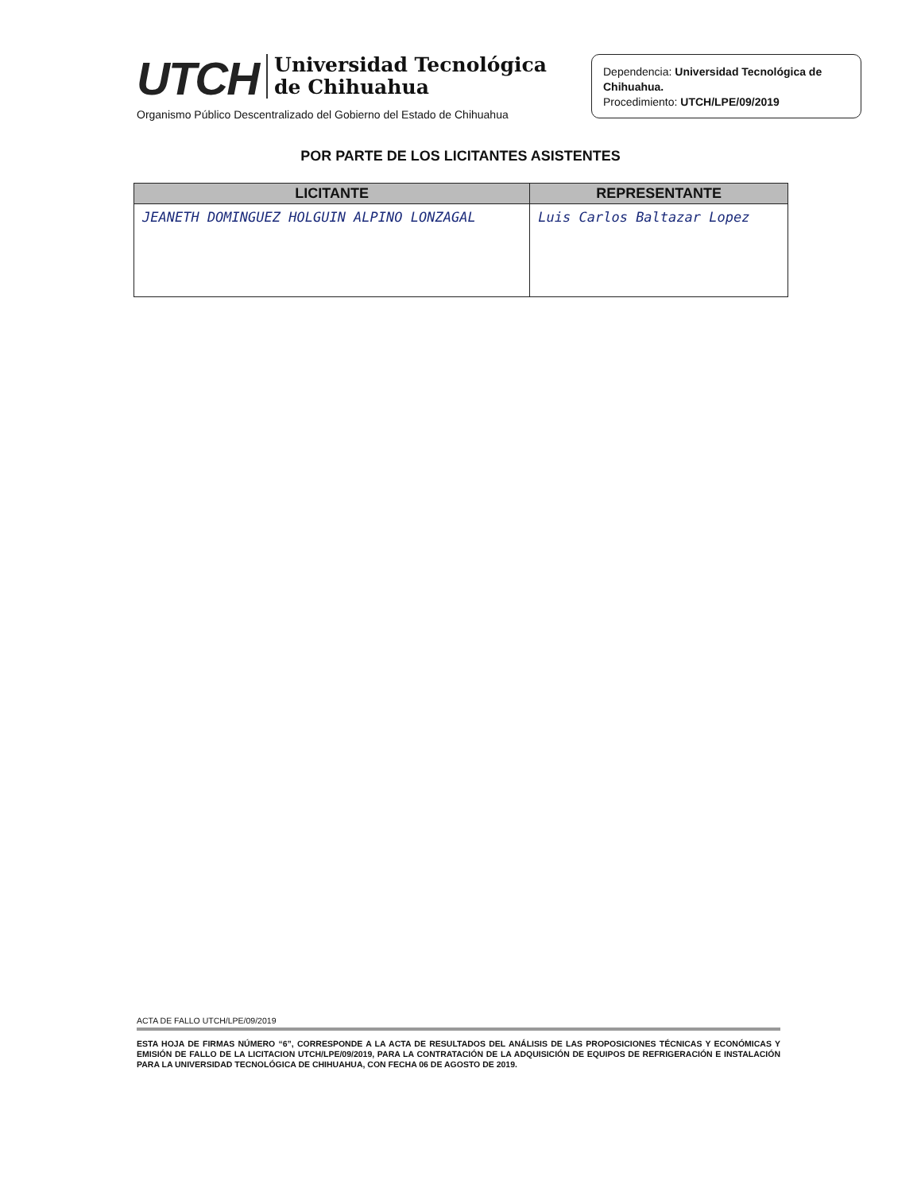UTCH
Universidad Tecnológica
de Chihuahua
Organismo Público Descentralizado del Gobierno del Estado de Chihuahua
Dependencia: Universidad Tecnológica de Chihuahua.
Procedimiento: UTCH/LPE/09/2019
POR PARTE DE LOS LICITANTES ASISTENTES
| LICITANTE | REPRESENTANTE |
| --- | --- |
| JEANETH DOMINGUEZ HOLGUIN ALPINO LONZAGAL | Luis Carlos Baltazar Lopez |
ACTA DE FALLO UTCH/LPE/09/2019
ESTA HOJA DE FIRMAS NÚMERO “6”, CORRESPONDE A LA ACTA DE RESULTADOS DEL ANÁLISIS DE LAS PROPOSICIONES TÉCNICAS Y ECONÓMICAS Y EMISIÓN DE FALLO DE LA LICITACION UTCH/LPE/09/2019, PARA LA CONTRATACIÓN DE LA ADQUISICIÓN DE EQUIPOS DE REFRIGERACIÓN E INSTALACIÓN PARA LA UNIVERSIDAD TECNOLÓGICA DE CHIHUAHUA, CON FECHA 06 DE AGOSTO DE 2019.